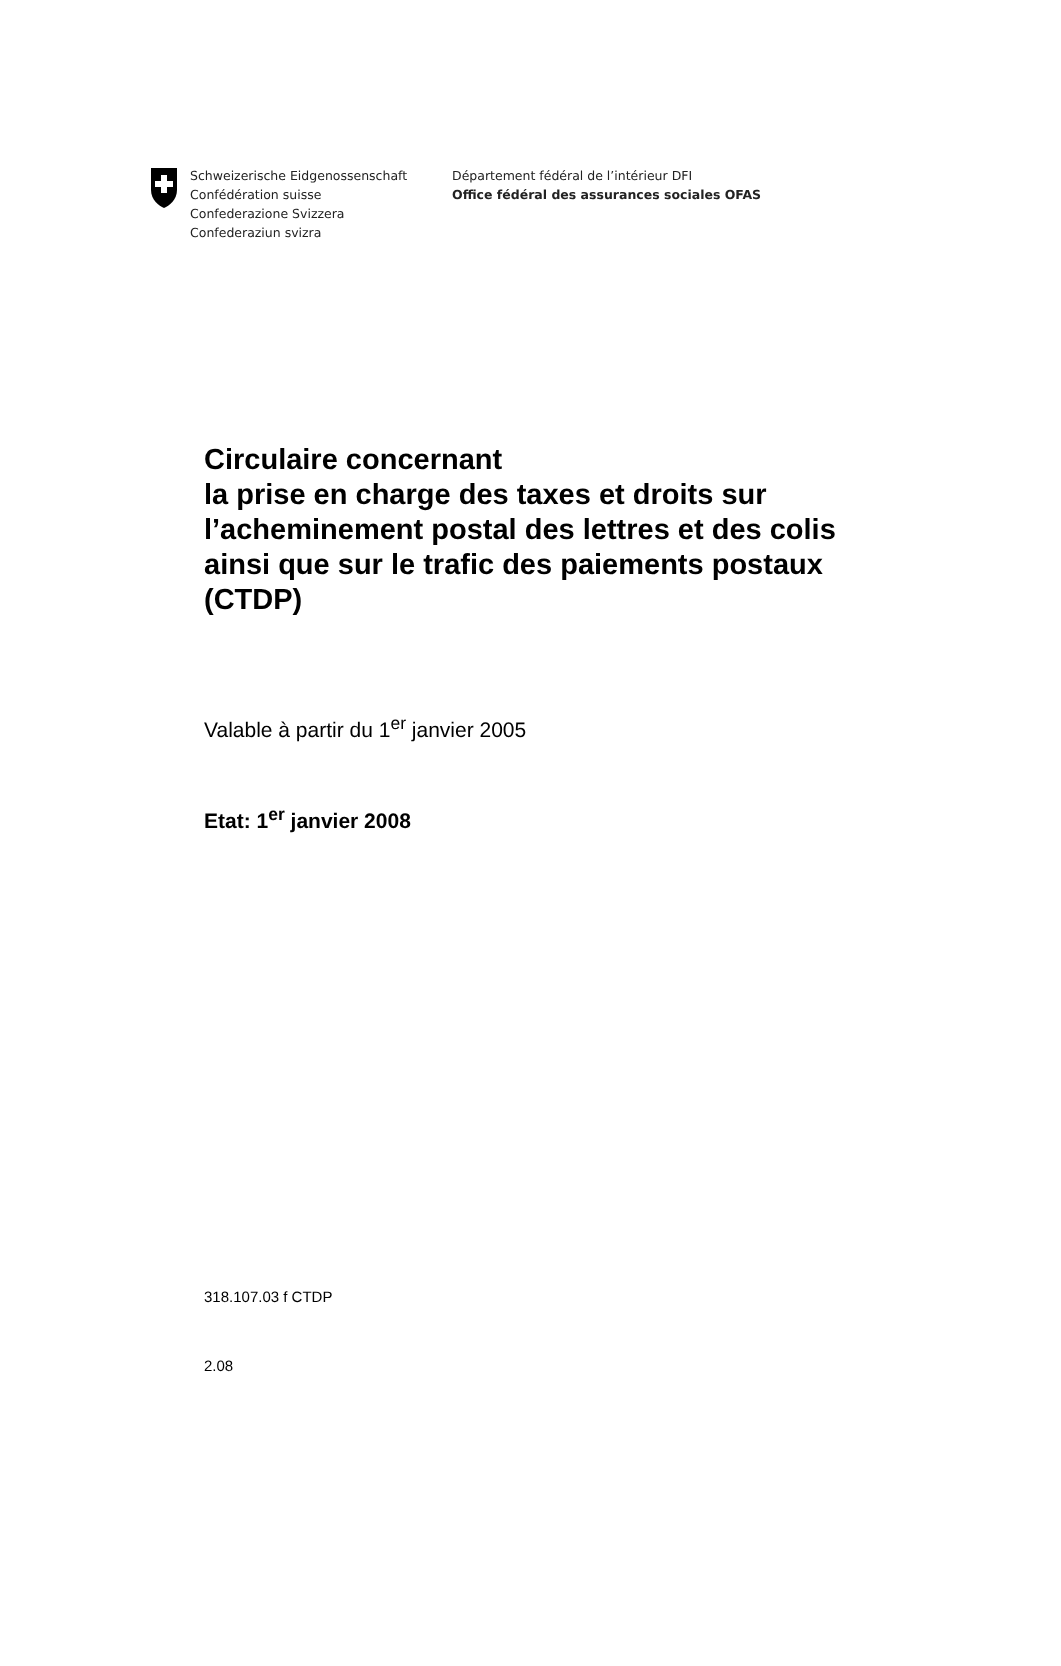Schweizerische Eidgenossenschaft
Confédération suisse
Confederazione Svizzera
Confederaziun svizra
Département fédéral de l’intérieur DFI
Office fédéral des assurances sociales OFAS
Circulaire concernant
la prise en charge des taxes et droits sur
l’acheminement postal des lettres et des colis
ainsi que sur le trafic des paiements postaux
(CTDP)
Valable à partir du 1<sup>er</sup> janvier 2005
Etat: 1<sup>er</sup> janvier 2008
318.107.03 f CTDP
2.08